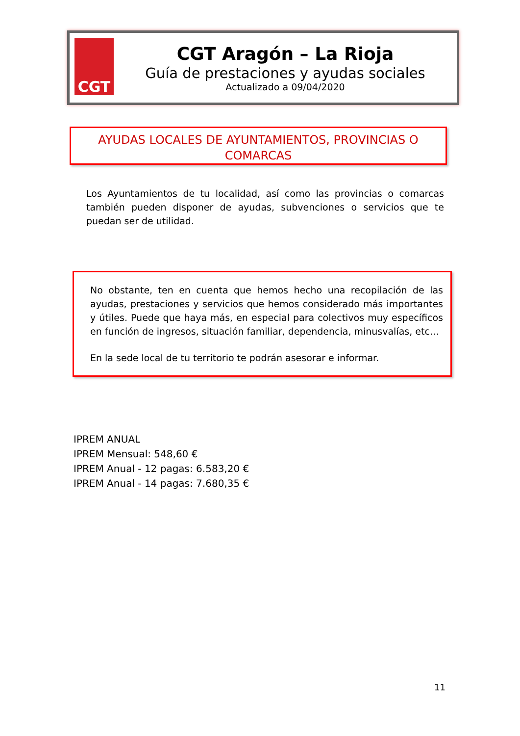CGT
CGT Aragón – La Rioja
Guía de prestaciones y ayudas sociales
Actualizado a 09/04/2020
AYUDAS LOCALES DE AYUNTAMIENTOS, PROVINCIAS O COMARCAS
Los Ayuntamientos de tu localidad, así como las provincias o comarcas también pueden disponer de ayudas, subvenciones o servicios que te puedan ser de utilidad.
No obstante, ten en cuenta que hemos hecho una recopilación de las ayudas, prestaciones y servicios que hemos considerado más importantes y útiles. Puede que haya más, en especial para colectivos muy específicos en función de ingresos, situación familiar, dependencia, minusvalías, etc…
En la sede local de tu territorio te podrán asesorar e informar.
IPREM ANUAL
IPREM Mensual: 548,60 €
IPREM Anual - 12 pagas: 6.583,20 €
IPREM Anual - 14 pagas: 7.680,35 €
11